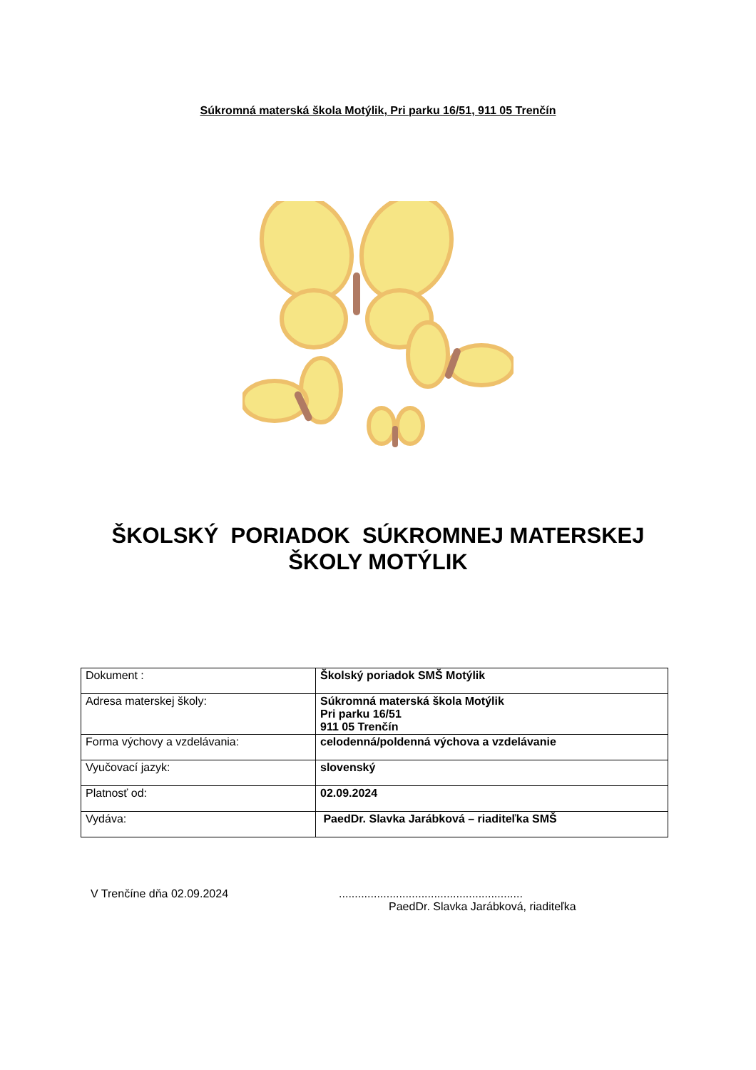Súkromná materská škola Motýlik, Pri parku 16/51, 911 05 Trenčín
ŠKOLSKÝ PORIADOK SÚKROMNEJ MATERSKEJ
ŠKOLY MOTÝLIK
| Dokument : | Školský poriadok SMŠ Motýlik |
| Adresa materskej školy: | Súkromná materská škola Motýlik Pri parku 16/51 911 05 Trenčín |
| Forma výchovy a vzdelávania: | celodenná/poldenná výchova a vzdelávanie |
| Vyučovací jazyk: | slovenský |
| Platnosť od: | 02.09.2024 |
| Vydáva: | PaedDr. Slavka Jarábková – riaditeľka SMŠ |
V Trenčíne dňa 02.09.2024 ..........................................................
PaedDr. Slavka Jarábková, riaditeľka